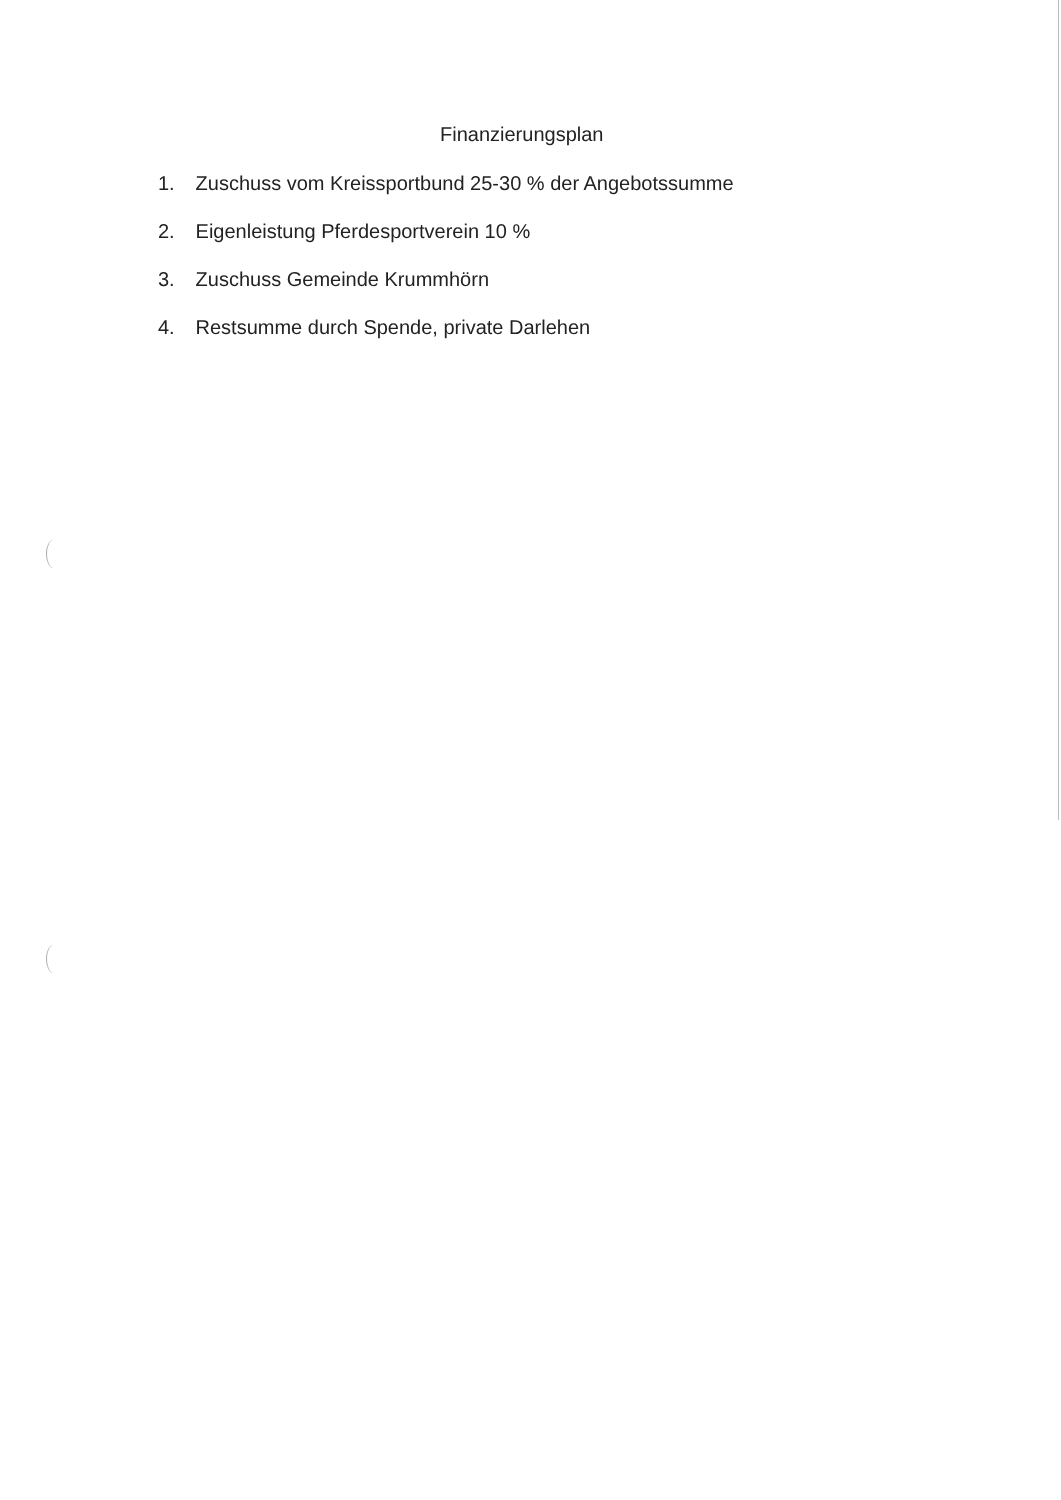Finanzierungsplan
1. Zuschuss vom Kreissportbund 25-30 % der Angebotssumme
2. Eigenleistung Pferdesportverein 10 %
3. Zuschuss Gemeinde Krummhörn
4. Restsumme durch Spende, private Darlehen